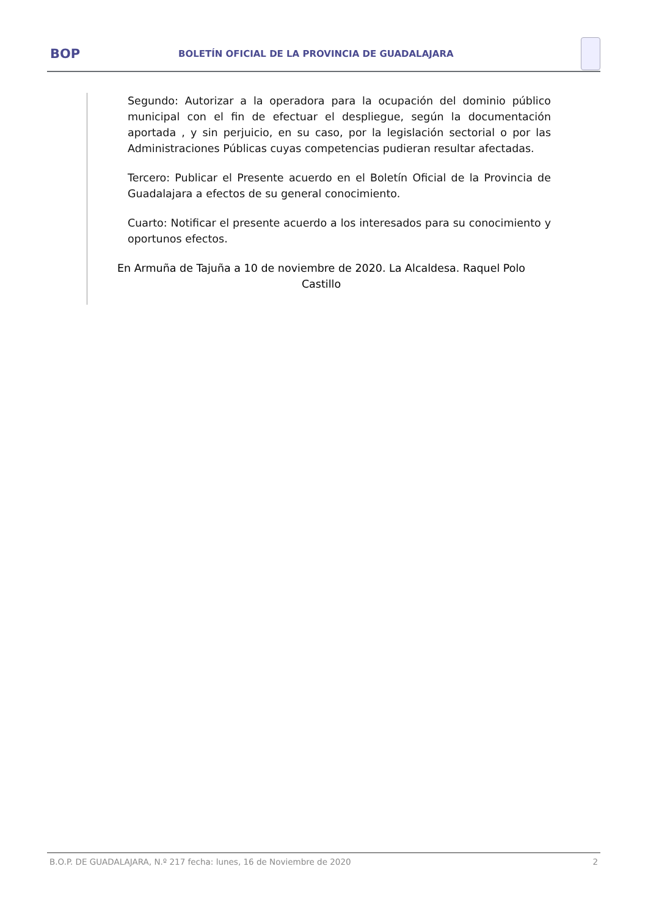BOP
BOLETÍN OFICIAL DE LA PROVINCIA DE GUADALAJARA
Segundo: Autorizar a la operadora para la ocupación del dominio público municipal con el fin de efectuar el despliegue, según la documentación aportada , y sin perjuicio, en su caso, por la legislación sectorial o por las Administraciones Públicas cuyas competencias pudieran resultar afectadas.
Tercero: Publicar el Presente acuerdo en el Boletín Oficial de la Provincia de Guadalajara a efectos de su general conocimiento.
Cuarto: Notificar el presente acuerdo a los interesados para su conocimiento y oportunos efectos.
En Armuña de Tajuña a 10 de noviembre de 2020. La Alcaldesa. Raquel Polo Castillo
B.O.P. DE GUADALAJARA, N.º 217 fecha: lunes, 16 de Noviembre de 2020 2